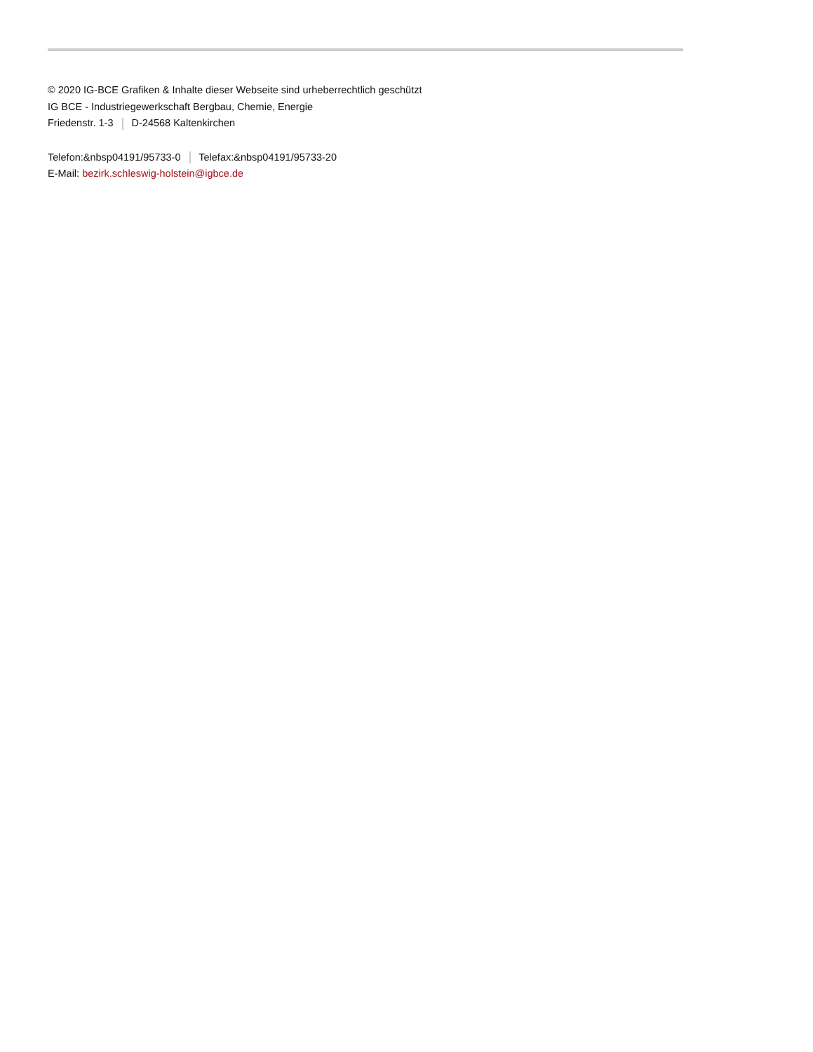© 2020 IG-BCE Grafiken & Inhalte dieser Webseite sind urheberrechtlich geschützt
IG BCE - Industriegewerkschaft Bergbau, Chemie, Energie
Friedenstr. 1-3 D-24568 Kaltenkirchen
Telefon:&nbsp04191/95733-0 Telefax:&nbsp04191/95733-20
E-Mail: bezirk.schleswig-holstein@igbce.de